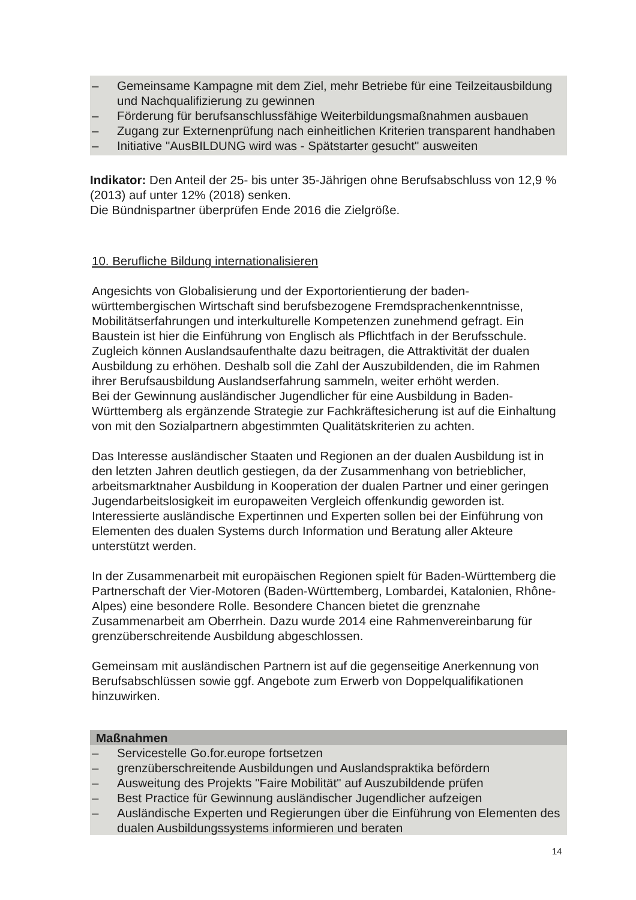– Gemeinsame Kampagne mit dem Ziel, mehr Betriebe für eine Teilzeitausbildung und Nachqualifizierung zu gewinnen
– Förderung für berufsanschlussfähige Weiterbildungsmaßnahmen ausbauen
– Zugang zur Externenprüfung nach einheitlichen Kriterien transparent handhaben
– Initiative "AusBILDUNG wird was - Spätstarter gesucht" ausweiten
Indikator: Den Anteil der 25- bis unter 35-Jährigen ohne Berufsabschluss von 12,9 % (2013) auf unter 12% (2018) senken.
Die Bündnispartner überprüfen Ende 2016 die Zielgröße.
10. Berufliche Bildung internationalisieren
Angesichts von Globalisierung und der Exportorientierung der baden-württembergischen Wirtschaft sind berufsbezogene Fremdsprachenkenntnisse, Mobilitätserfahrungen und interkulturelle Kompetenzen zunehmend gefragt. Ein Baustein ist hier die Einführung von Englisch als Pflichtfach in der Berufsschule. Zugleich können Auslandsaufenthalte dazu beitragen, die Attraktivität der dualen Ausbildung zu erhöhen. Deshalb soll die Zahl der Auszubildenden, die im Rahmen ihrer Berufsausbildung Auslandserfahrung sammeln, weiter erhöht werden.
Bei der Gewinnung ausländischer Jugendlicher für eine Ausbildung in Baden-Württemberg als ergänzende Strategie zur Fachkräftesicherung ist auf die Einhaltung von mit den Sozialpartnern abgestimmten Qualitätskriterien zu achten.
Das Interesse ausländischer Staaten und Regionen an der dualen Ausbildung ist in den letzten Jahren deutlich gestiegen, da der Zusammenhang von betrieblicher, arbeitsmarktnaher Ausbildung in Kooperation der dualen Partner und einer geringen Jugendarbeitslosigkeit im europaweiten Vergleich offenkundig geworden ist. Interessierte ausländische Expertinnen und Experten sollen bei der Einführung von Elementen des dualen Systems durch Information und Beratung aller Akteure unterstützt werden.
In der Zusammenarbeit mit europäischen Regionen spielt für Baden-Württemberg die Partnerschaft der Vier-Motoren (Baden-Württemberg, Lombardei, Katalonien, Rhône-Alpes) eine besondere Rolle. Besondere Chancen bietet die grenznahe Zusammenarbeit am Oberrhein. Dazu wurde 2014 eine Rahmenvereinbarung für grenzüberschreitende Ausbildung abgeschlossen.
Gemeinsam mit ausländischen Partnern ist auf die gegenseitige Anerkennung von Berufsabschlüssen sowie ggf. Angebote zum Erwerb von Doppelqualifikationen hinzuwirken.
Maßnahmen
– Servicestelle Go.for.europe fortsetzen
– grenzüberschreitende Ausbildungen und Auslandspraktika befördern
– Ausweitung des Projekts "Faire Mobilität" auf Auszubildende prüfen
– Best Practice für Gewinnung ausländischer Jugendlicher aufzeigen
– Ausländische Experten und Regierungen über die Einführung von Elementen des dualen Ausbildungssystems informieren und beraten
14